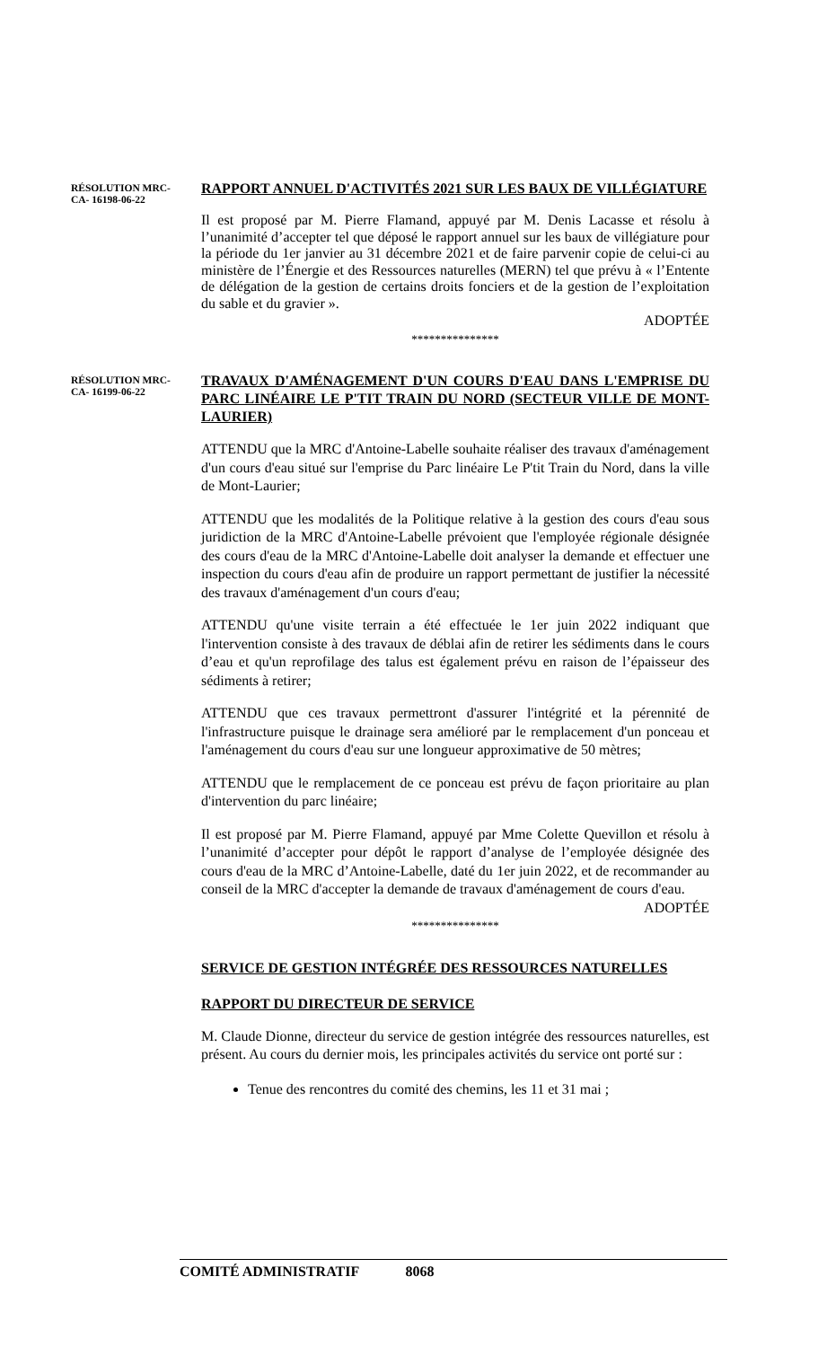RÉSOLUTION MRC-
CA- 16198-06-22
RAPPORT ANNUEL D'ACTIVITÉS 2021 SUR LES BAUX DE VILLÉGIATURE
Il est proposé par M. Pierre Flamand, appuyé par M. Denis Lacasse et résolu à l’unanimité d’accepter tel que déposé le rapport annuel sur les baux de villégiature pour la période du 1er janvier au 31 décembre 2021 et de faire parvenir copie de celui-ci au ministère de l’Énergie et des Ressources naturelles (MERN) tel que prévu à « l’Entente de délégation de la gestion de certains droits fonciers et de la gestion de l’exploitation du sable et du gravier ».
ADOPTÉE
***************
RÉSOLUTION MRC-
CA- 16199-06-22
TRAVAUX D'AMÉNAGEMENT D'UN COURS D'EAU DANS L'EMPRISE DU PARC LINÉAIRE LE P'TIT TRAIN DU NORD (SECTEUR VILLE DE MONT-LAURIER)
ATTENDU que la MRC d'Antoine-Labelle souhaite réaliser des travaux d'aménagement d'un cours d'eau situé sur l'emprise du Parc linéaire Le P'tit Train du Nord, dans la ville de Mont-Laurier;
ATTENDU que les modalités de la Politique relative à la gestion des cours d'eau sous juridiction de la MRC d'Antoine-Labelle prévoient que l'employée régionale désignée des cours d'eau de la MRC d'Antoine-Labelle doit analyser la demande et effectuer une inspection du cours d'eau afin de produire un rapport permettant de justifier la nécessité des travaux d'aménagement d'un cours d'eau;
ATTENDU qu'une visite terrain a été effectuée le 1er juin 2022 indiquant que l'intervention consiste à des travaux de déblai afin de retirer les sédiments dans le cours d’eau et qu'un reprofilage des talus est également prévu en raison de l’épaisseur des sédiments à retirer;
ATTENDU que ces travaux permettront d'assurer l'intégrité et la pérennité de l'infrastructure puisque le drainage sera amélioré par le remplacement d'un ponceau et l'aménagement du cours d'eau sur une longueur approximative de 50 mètres;
ATTENDU que le remplacement de ce ponceau est prévu de façon prioritaire au plan d'intervention du parc linéaire;
Il est proposé par M. Pierre Flamand, appuyé par Mme Colette Quevillon et résolu à l’unanimité d’accepter pour dépôt le rapport d’analyse de l’employée désignée des cours d'eau de la MRC d’Antoine-Labelle, daté du 1er juin 2022, et de recommander au conseil de la MRC d'accepter la demande de travaux d'aménagement de cours d'eau.
ADOPTÉE
***************
SERVICE DE GESTION INTÉGRÉE DES RESSOURCES NATURELLES
RAPPORT DU DIRECTEUR DE SERVICE
M. Claude Dionne, directeur du service de gestion intégrée des ressources naturelles, est présent. Au cours du dernier mois, les principales activités du service ont porté sur :
Tenue des rencontres du comité des chemins, les 11 et 31 mai ;
COMITÉ ADMINISTRATIF 8068